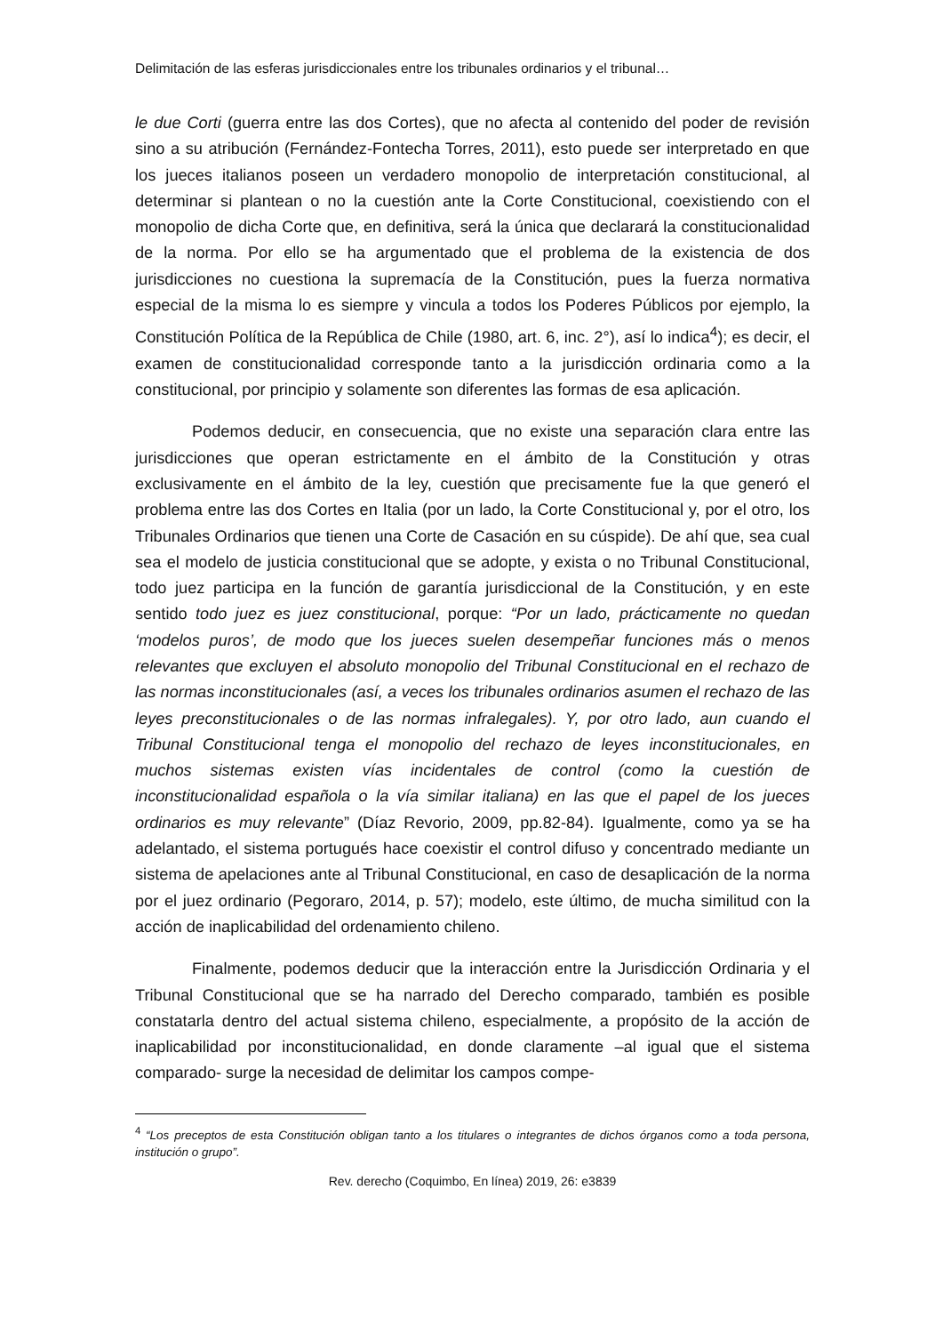Delimitación de las esferas jurisdiccionales entre los tribunales ordinarios y el tribunal…
le due Corti (guerra entre las dos Cortes), que no afecta al contenido del poder de revisión sino a su atribución (Fernández-Fontecha Torres, 2011), esto puede ser interpretado en que los jueces italianos poseen un verdadero monopolio de interpretación constitucional, al determinar si plantean o no la cuestión ante la Corte Constitucional, coexistiendo con el monopolio de dicha Corte que, en definitiva, será la única que declarará la constitucionalidad de la norma. Por ello se ha argumentado que el problema de la existencia de dos jurisdicciones no cuestiona la supremacía de la Constitución, pues la fuerza normativa especial de la misma lo es siempre y vincula a todos los Poderes Públicos por ejemplo, la Constitución Política de la República de Chile (1980, art. 6, inc. 2°), así lo indica<sup>4</sup>); es decir, el examen de constitucionalidad corresponde tanto a la jurisdicción ordinaria como a la constitucional, por principio y solamente son diferentes las formas de esa aplicación.
Podemos deducir, en consecuencia, que no existe una separación clara entre las jurisdicciones que operan estrictamente en el ámbito de la Constitución y otras exclusivamente en el ámbito de la ley, cuestión que precisamente fue la que generó el problema entre las dos Cortes en Italia (por un lado, la Corte Constitucional y, por el otro, los Tribunales Ordinarios que tienen una Corte de Casación en su cúspide). De ahí que, sea cual sea el modelo de justicia constitucional que se adopte, y exista o no Tribunal Constitucional, todo juez participa en la función de garantía jurisdiccional de la Constitución, y en este sentido todo juez es juez constitucional, porque: “Por un lado, prácticamente no quedan ‘modelos puros’, de modo que los jueces suelen desempeñar funciones más o menos relevantes que excluyen el absoluto monopolio del Tribunal Constitucional en el rechazo de las normas inconstitucionales (así, a veces los tribunales ordinarios asumen el rechazo de las leyes preconstitucionales o de las normas infralegales). Y, por otro lado, aun cuando el Tribunal Constitucional tenga el monopolio del rechazo de leyes inconstitucionales, en muchos sistemas existen vías incidentales de control (como la cuestión de inconstitucionalidad española o la vía similar italiana) en las que el papel de los jueces ordinarios es muy relevante” (Díaz Revorio, 2009, pp.82-84). Igualmente, como ya se ha adelantado, el sistema portugués hace coexistir el control difuso y concentrado mediante un sistema de apelaciones ante al Tribunal Constitucional, en caso de desaplicación de la norma por el juez ordinario (Pegoraro, 2014, p. 57); modelo, este último, de mucha similitud con la acción de inaplicabilidad del ordenamiento chileno.
Finalmente, podemos deducir que la interacción entre la Jurisdicción Ordinaria y el Tribunal Constitucional que se ha narrado del Derecho comparado, también es posible constatarla dentro del actual sistema chileno, especialmente, a propósito de la acción de inaplicabilidad por inconstitucionalidad, en donde claramente –al igual que el sistema comparado- surge la necesidad de delimitar los campos compe-
<sup>4</sup> “Los preceptos de esta Constitución obligan tanto a los titulares o integrantes de dichos órganos como a toda persona, institución o grupo”.
Rev. derecho (Coquimbo, En línea) 2019, 26: e3839